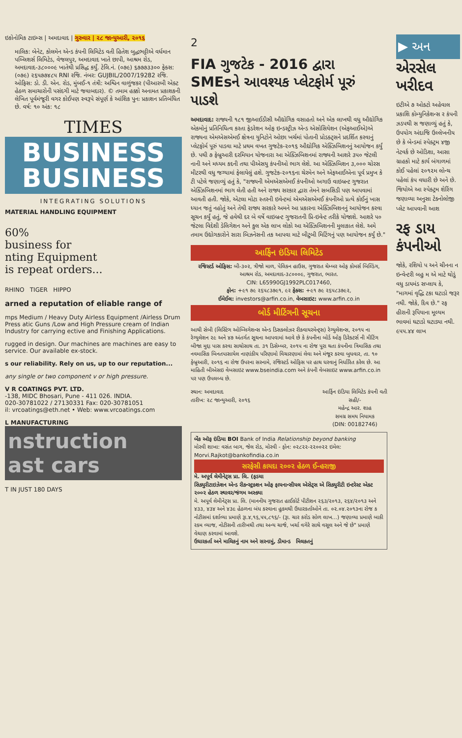ઇકોનોમિક ટાઇમ્સ | અમદાવાદ | ગુરુવાર | ૨૮ જાન્યુઆરી, ૨૦૧૬
માલિક: બેનેટ, કોલમેન એન્ડ કંપની લિમિટેડ વતી હિતેશ બુદ્ધભટ્ટીએ વર્ધમાન પબ્લિશર્સ લિમિટેડ, વેજલપુર, અમદાવાદ ખાતે છાપી, આશ્રમ રોડ, અમદાવાદ-૩૮૦૦૦૯ ખાતેથી પ્રસિદ્ધ કર્યું. ટેલિ.નં. (૦૭૯) ૬૭૭૭૩૩૦૦ ફેક્સ: (૦૭૯) ૨૬૫૭૭૪૮૫ RNI રજિ. નંબર: GUJBIL/2007/19282 રજિ. ઓફિસ: ડો. ડી. એન. રોડ, મુંબઈ-૧ તંત્રી: અશ્વિન વાળુંજકર (પીઆરબી એક્ટ હેઠળ સમાચારોની પસંદગી માટે જવાબદાર). © તમામ હક્કો અનામત પ્રકાશકની લેખિત પૂર્વમંજૂરી વગર કોઈપણ સ્વરૂપે સંપૂર્ણ કે આંશિક પુનઃ પ્રકાશન પ્રતિબંધિત છે. વર્ષ: ૧૦ અંક: ૧૮
TIMES
BUSINESS
BUSINESS
INTEGRATING SOLUTIONS
MATERIAL HANDLING EQUIPMENT
60%
business for
nting Equipment
is repeat orders...
RHINO TIGER HIPPO
arned a reputation of eliable range of
mps Medium / Heavy Duty Airless Equipment /Airless Drum Press atic Guns /Low and High Pressure cream of Indian Industry for carrying ective and Finishing Applications.
rugged in design. Our machines are machines are easy to service. Our available ex-stock.
s our reliability. Rely on us, up to our reputation...
any single or two component v or high pressure.
V R COATINGS PVT. LTD.
-138, MIDC Bhosari, Pune - 411 026. INDIA.
020-30781022 / 27130331 Fax: 020-30781051
il: vrcoatings@eth.net • Web: www.vrcoatings.com
L MANUFACTURING
nstruction
ast cars
T IN JUST 180 DAYS
2
FIA ગુજટેક - 2016 દ્વારા SMEsને આવશ્યક પ્લેટફોર્મ પૂરું પાડશે
અમદાવાદ: રાજ્યની ૧૮૧ જીઆઈડીસી ઔદ્યોગિક વસાહતો અને એક લાખથી વધુ ઔદ્યોગિક એકમોનું પ્રતિનિધિત્વ કરતા ફેડરેશન ઓફ ઇન્ડસ્ટ્રીઝ એન્ડ એસોસિયેશન (એફઆઈએ)એ રાજ્યના એમએસએમઈ ક્ષેત્રના યુનિટોને ઓછા ખર્ચમાં પોતાની પ્રોડક્ટ્સને પ્રદર્શિત કરવાનું પ્લેટફોર્મ પૂરું પાડવા માટે પ્રથમ વખત ગુજટેક-૨૦૧૬ ઔદ્યોગિક એક્ઝિબિશનનું આયોજન કર્યું છે. પથી ૭ ફેબ્રુઆરી દરમિયાન યોજનારા આ એક્ઝિબિશનમાં રાજ્યની આશરે ૩૫૦ જેટલી નાની અને મધ્યમ કદની તથા પીએસયુ કંપનીઓ ભાગ લેશે. આ એક્ઝિબિશન ૩,૦૦૦ ચોરસ મીટરથી વધુ જગ્યામાં ફેલાયેલું હશે. ગુજટેક-૨૦૧૬ના ચેરમેન અને એફઆઈએના પૂર્વ પ્રમુખ કે ટી પટેલે જણાવ્યું હતું કે, "રાજ્યની એમએસએમઈ કંપનીઓ અગાઉ વાઇબ્રન્ટ ગુજરાત એક્ઝિબિશનમાં ભાગ લેતી હતી અને રાજ્ય સરકાર દ્વારા તેમને સબસિડી પણ આપવામાં આવતી હતી. જોકે, એટલા મોટા સ્તરની ઇવેન્ટમાં એમએસએમઈ કંપનીઓ પ્રત્યે કોઈનું ખાસ ધ્યાન જતું નહોતું અને તેથી રાજ્ય સરકારે અમને આ પ્રકારના એક્ઝિબિશનનું આયોજન કરવા સૂચન કર્યું હતું, જે હવેથી દર બે વર્ષે વાઇબ્રન્ટ ગુજરાતની પ્રિ-ઇવેન્ટ તરીકે યોજાશે. આશરે ૫૦ જેટલા વિદેશી ડેલિગેશન અને કુલ એક લાખ લોકો આ એક્ઝિબિશનની મુલાકાત લેશે. અમે તમામ ઉદ્યોગકારોને સારા બિઝનેસની તક આપવા માટે બીટુબી મિટિંગનું પણ આયોજન કર્યું છે."
આર્ફિન ઇંડિયા લિમિટેડ
રજિસ્ટર્ડ ઓફિસ: બી-૩૦૨, ત્રીજો માળ, પેલિકન હાઉસ, ગુજરાત ચેમ્બર ઓફ કોમર્સ બિલ્ડિંગ, આશ્રમ રોડ, અમદાવાદ-૩૮૦૦૦૯, ગુજરાત, ભારત.
CIN: L65990GJ1992PLC017460,
ફોન: +૯૧ ૭૯ ૨૬૫૮૩૭૯૧, ૯૨ ફેક્સ: +૯૧ ૭૯ ૨૬૫૮૩૭૯૨,
ઈમેઈલ: investors@arfin.co.in, વેબસાઇટ: www.arfin.co.in
બોર્ડ મીટિંગની સૂચના
આથી સેબી (લિસ્ટિંગ ઓબ્લિગેશન્સ એન્ડ ડિસક્લોઝર રીક્વાયરમેન્ટ્સ) રેગ્યુલેશન્સ, ૨૦૧૫ ના રેગ્યુલેશન ૨૯ અને ૪૭ અંતર્ગત સૂચના આપવામાં આવે છે કે કંપનીના બોર્ડ ઓફ ડિરેક્ટર્સ ની મીટિંગ બીજા મુદ્દા પાસ કરવા સાથોસાથ તા. ૩૧ ડિસેમ્બર, ૨૦૧૫ ના રોજ પૂરા થતા કંપનીના ત્રિમાસિક તથા નવમાસિક બિનતપાસાયેલ નાણાંકીય પરિણામો વિચારણામાં લેવા અને મંજૂર કરવા બુધવાર, તા. ૧૦ ફેબ્રુઆરી, ૨૦૧૬ ના રોજ ઉપરના સરનામે, રજિસ્ટર્ડ ઓફિસ પર હાથ ધરવાનું નિર્ધારિત કરેલ છે. આ માહિતી બીએસઇ વેબસાઇટ www.bseindia.com અને કંપની વેબસાઇટ www.arfin.co.in પર પણ ઉપલબ્ધ છે.
સ્થાન: અમદાવાદ
તારીખ: ૨૮ જાન્યુઆરી, ૨૦૧૬
આર્ફિન ઇંડિયા લિમિટેડ કંપની વતી
સહી/-
મહેન્દ્ર આર. શાહ
સમગ્ર સમય નિયામક
(DIN: 00182746)
બેંક ઑફ ઇંડિયા BOI Bank of India Relationship beyond banking
મોરવી શાખા: વસંત બાગ, જેલ રોડ, મોરવી - ફોન: ૦૨૮૨૨-૨૨૦૦૨૨ ઇમેલ: Morvi.Rajkot@bankofindia.co.in
સરફેસી કાયદા ૨૦૦૨ હેઠળ ઈ-હરાજી
મે. અપૂર્વ લેમીનેટ્સ પ્રા. લિ. (ફડચા
સિક્યુરીટાઇઝેશન એન્ડ રીકન્સ્ટ્રક્શન ઓફ ફાયનાન્સીયલ એસેટ્સ એ સિક્યુરીટી ઇન્ટરેસ્ટ એક્ટ ૨૦૦૨ હેઠળ સ્થાવર/જંગમ અસ્ક્યા
મે. અપૂર્વ લેમીનેટ્સ પ્રા. લિ. (માનનીય ગુજરાત હાઈકોર્ટ પીટીશન ૨૬૩/૨૦૧૩, ૨૬૪/૨૦૧૩ અને ૪૩૩, ૪૩૪ અને ૪૩૯ હેઠળના બંધ કરવાના હુકમથી ઉધારકર્તાઓને તા. ૦૨.૦૪.૨૦૧૩ના રોજ ક નોટીસમાં દર્શાવ્યા પ્રમાણે રૂા.૪,૧૬,૫૫,૮૧૬/- (રૂા. ચાર કરોડ સોળ લાખ...) જણાવ્યા પ્રમાણે બાકી રકમ વ્યાજ, નોટીસની તારીખથી તથા અન્ય ચાર્જ, ખર્ચા વગેરે સાથે વસૂલ અને જે છે" પ્રમાણે વેચાણ કરવામાં આવશે.
ઉધારકર્તા અને માલિકનું નામ અને સરનામું, ડીમાન્ડ મિલકતનું
▶ અન
એરસેલ ખરીદવ
ઇટીએ ૭ ઓક્ટો અહેવાલ પ્રકાશિ કોમ્યુનિકેશન્સ ર કંપની ઝડપથી સ જણાવ્યું હતું કે, ઉપયોગ અંદાજિ ઉલ્લેખનીય છે કે બેન્ડમાં સ્પેક્ટ્રમ ૪જી નેટવર્ક છે ઓડિશા, આસા ગ્રાહકો માટે કાર્ય બંગાળમાં કોઈ પહેલાં ૨૦૧૨મ લોન્ચ પહેલાં કંપ વધારી છે અને છે. જિયોએ આ સ્પેક્ટ્રમ શેરિંગ જણાવ્યા અનુસા ટેક્નોલોજી પ્લેટ આપવાની આશ
રફ ડાય કંપનીઓ
જોકે, રશિયો પ અને ચીનના ન ઇન્વેન્ટરી બહુ મ એ માટે થોડું વધુ ડાયમંડ સપ્લાય કે, "માગમાં વૃદ્ધિ ટકા ઘટાડો જરૂર નથી. જોકે, દિવ છે." રફ હીરાની રૂપિયાના મૂલ્યમ ભાવમાં ઘટાડો ઘટાડ્યા નથી. ૯૫૫.૪૪ લાખ